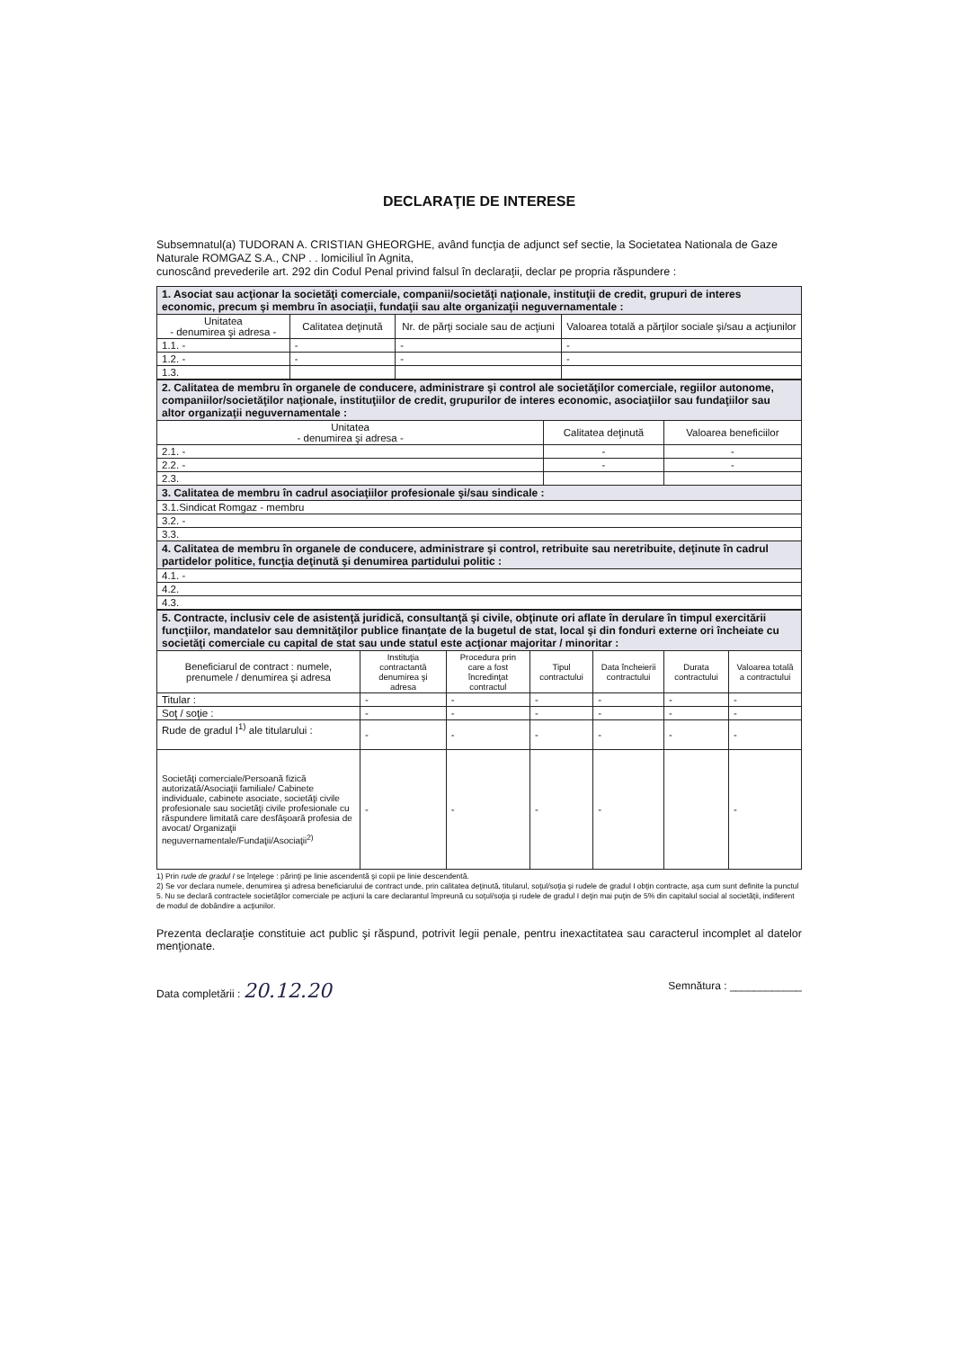DECLARAŢIE DE INTERESE
Subsemnatul(a) TUDORAN A. CRISTIAN GHEORGHE, având funcţia de adjunct sef sectie, la Societatea Nationala de Gaze Naturale ROMGAZ S.A., CNP . . lomiciliul în Agnita,
cunoscând prevederile art. 292 din Codul Penal privind falsul în declaraţii, declar pe propria răspundere :
| 1. Asociat sau acţionar la societăţi comerciale, companii/societăţi naţionale, instituţii de credit, grupuri de interes economic, precum şi membru în asociaţii, fundaţii sau alte organizaţii neguvernamentale : | | | |
| Unitatea - denumirea şi adresa - | Calitatea deţinută | Nr. de părţi sociale sau de acţiuni | Valoarea totală a părţilor sociale şi/sau a acţiunilor |
| 1.1. - | - | - | - |
| 1.2. - | - | - | - |
| 1.3. | | | |
| 2. Calitatea de membru în organele de conducere, administrare şi control ale societăţilor comerciale, regiilor autonome, companiilor/societăţilor naţionale, instituţiilor de credit, grupurilor de interes economic, asociaţiilor sau fundaţiilor sau altor organizaţii neguvernamentale : | | |
| Unitatea - denumirea şi adresa - | Calitatea deţinută | Valoarea beneficiilor |
| 2.1. - | - | - |
| 2.2. - | - | - |
| 2.3. | | |
| 3. Calitatea de membru în cadrul asociaţiilor profesionale şi/sau sindicale : | | |
| 3.1.Sindicat Romgaz - membru | | |
| 3.2. - | | |
| 3.3. | | |
| 4. Calitatea de membru în organele de conducere, administrare şi control, retribuite sau neretribuite, deţinute în cadrul partidelor politice, funcţia deţinută şi denumirea partidului politic : | | |
| 4.1. - | | |
| 4.2. | | |
| 4.3. | | |
| 5. Contracte, inclusiv cele de asistenţă juridică, consultanţă şi civile, obţinute ori aflate în derulare în timpul exercitării funcţiilor, mandatelor sau demnităţilor publice finanţate de la bugetul de stat, local şi din fonduri externe ori încheiate cu societăţi comerciale cu capital de stat sau unde statul este acţionar majoritar / minoritar : | | | | | | |
| Beneficiarul de contract : numele, prenumele / denumirea şi adresa | Instituţia contractantă denumirea şi adresa | Procedura prin care a fost încredinţat contractul | Tipul contractului | Data încheierii contractului | Durata contractului | Valoarea totală a contractului |
| Titular : | - | - | - | - | - | - |
| Soţ / soţie : | - | - | - | - | - | - |
| Rude de gradul I<sup>1)</sup> ale titularului : | - | - | - | - | - | - |
| Societăţi comerciale/Persoană fizică autorizată/Asociaţii familiale/ Cabinete individuale, cabinete asociate, societăţi civile profesionale sau societăţi civile profesionale cu răspundere limitată care desfăşoară profesia de avocat/ Organizaţii neguvernamentale/Fundaţii/Asociaţii<sup>2)</sup> | - | - | - | - | | - |
1) Prin rude de gradul I se înţelege : părinţi pe linie ascendentă şi copii pe linie descendentă.
2) Se vor declara numele, denumirea şi adresa beneficiarului de contract unde, prin calitatea deţinută, titularul, soţul/soţia şi rudele de gradul I obţin contracte, aşa cum sunt definite la punctul 5. Nu se declară contractele societăţilor comerciale pe acţiuni la care declarantul împreună cu soţul/soţia şi rudele de gradul I deţin mai puţin de 5% din capitalul social al societăţii, indiferent de modul de dobândire a acţiunilor.
Prezenta declaraţie constituie act public şi răspund, potrivit legii penale, pentru inexactitatea sau caracterul incomplet al datelor menţionate.
Data completării : 20.12.20
Semnătura : ____________